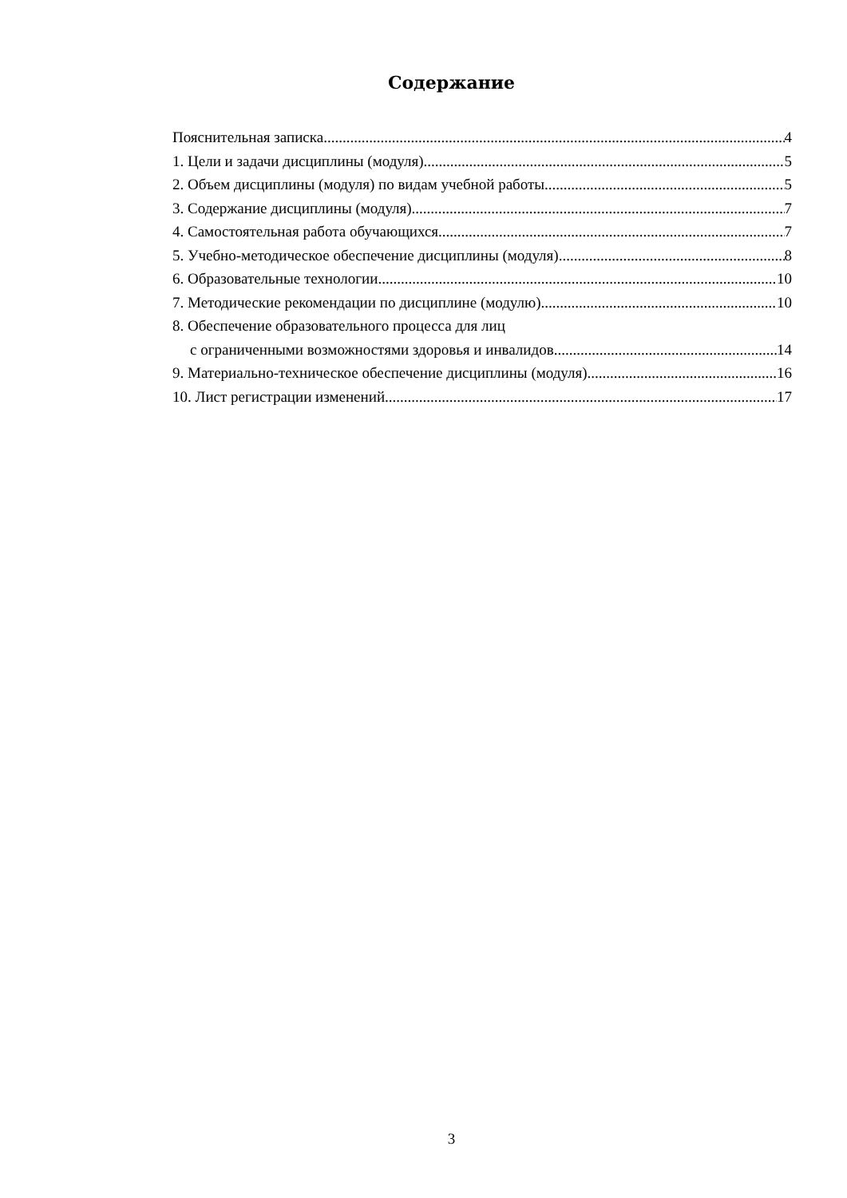Содержание
Пояснительная записка 4
1. Цели и задачи дисциплины (модуля) 5
2. Объем дисциплины (модуля) по видам учебной работы 5
3. Содержание дисциплины (модуля) 7
4. Самостоятельная работа обучающихся 7
5. Учебно-методическое обеспечение дисциплины (модуля) 8
6. Образовательные технологии 10
7. Методические рекомендации по дисциплине (модулю) 10
8. Обеспечение образовательного процесса для лиц
с ограниченными возможностями здоровья и инвалидов 14
9. Материально-техническое обеспечение дисциплины (модуля) 16
10. Лист регистрации изменений 17
3